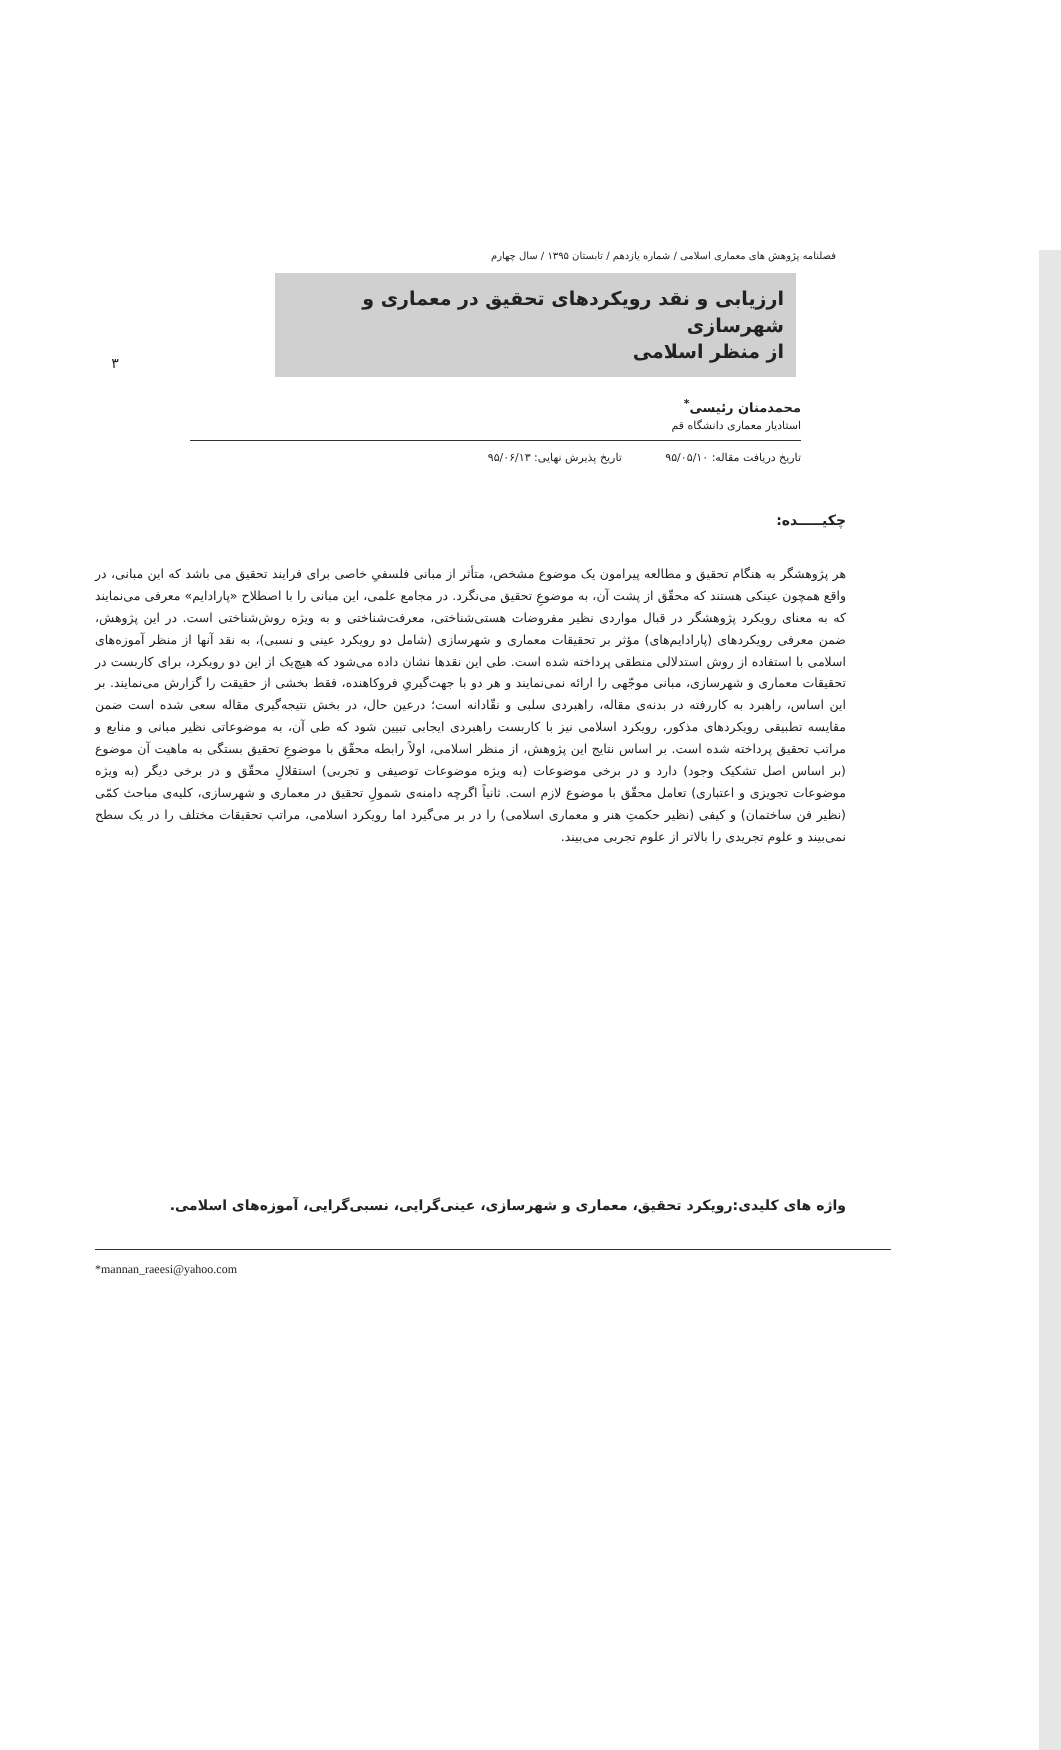۳
فصلنامه پژوهش های معماری اسلامی / شماره یازدهم / تابستان ۱۳۹۵ / سال چهارم
ارزیابی و نقد رویکردهای تحقیق در معماری و شهرسازی
از منظر اسلامی
محمدمنان رئیسی<sup>*</sup>
استادیار معماری دانشگاه قم
تاریخ دریافت مقاله: ۹۵/۰۵/۱۰ تاریخ پذیرش نهایی: ۹۵/۰۶/۱۳
چکیـــــده:
هر پژوهشگر به هنگام تحقیق و مطالعه پیرامون یک موضوع مشخص، متأثر از مبانی فلسفیِ خاصی برای فرایند تحقیق می باشد که این مبانی، در واقع همچون عینکی هستند که محقّق از پشت آن، به موضوعِ تحقیق می‌نگرد. در مجامع علمی، این مبانی را با اصطلاح «پارادایم» معرفی می‌نمایند که به معنای رویکرد پژوهشگر در قبال مواردی نظیر مفروضات هستی‌شناختی، معرفت‌شناختی و به ویژه روش‌شناختی است. در این پژوهش، ضمن معرفی رویکردهای (پارادایم‌های) مؤثر بر تحقیقات معماری و شهرسازی (شامل دو رویکرد عینی و نسبی)، به نقد آنها از منظر آموزه‌های اسلامی با استفاده از روش استدلالی منطقی پرداخته شده است. طی این نقدها نشان داده می‌شود که هیچ‌یک از این دو رویکرد، برای کاربست در تحقیقات معماری و شهرسازی، مبانی موجّهی را ارائه نمی‌نمایند و هر دو با جهت‌گیریِ فروکاهنده، فقط بخشی از حقیقت را گزارش می‌نمایند. بر این اساس، راهبرد به کاررفته در بدنه‌ی مقاله، راهبردی سلبی و نقّادانه است؛ درعین حال، در بخش نتیجه‌گیری مقاله سعی شده است ضمن مقایسه تطبیقی رویکردهای مذکور، رویکرد اسلامی نیز با کاربست راهبردی ایجابی تبیین شود که طی آن، به موضوعاتی نظیر مبانی و منابع و مراتب تحقیق پرداخته شده است. بر اساس نتایج این پژوهش، از منظر اسلامی، اولاً رابطه محقّق با موضوعِ تحقیق بستگی به ماهیت آن موضوع (بر اساس اصل تشکیک وجود) دارد و در برخی موضوعات (به ویژه موضوعات توصیفی و تجربی) استقلالِ محقّق و در برخی دیگر (به ویژه موضوعات تجویزی و اعتباری) تعامل محقّق با موضوع لازم است. ثانیاً اگرچه دامنه‌ی شمولِ تحقیق در معماری و شهرسازی، کلیه‌ی مباحث کمّی (نظیر فن ساختمان) و کیفی (نظیر حکمتِ هنر و معماری اسلامی) را در بر می‌گیرد اما رویکرد اسلامی، مراتب تحقیقات مختلف را در یک سطح نمی‌بیند و علوم تجریدی را بالاتر از علوم تجربی می‌بیند.
واژه های کلیدی:رویکرد تحقیق، معماری و شهرسازی، عینی‌گرایی، نسبی‌گرایی، آموزه‌های اسلامی.
*mannan_raeesi@yahoo.com